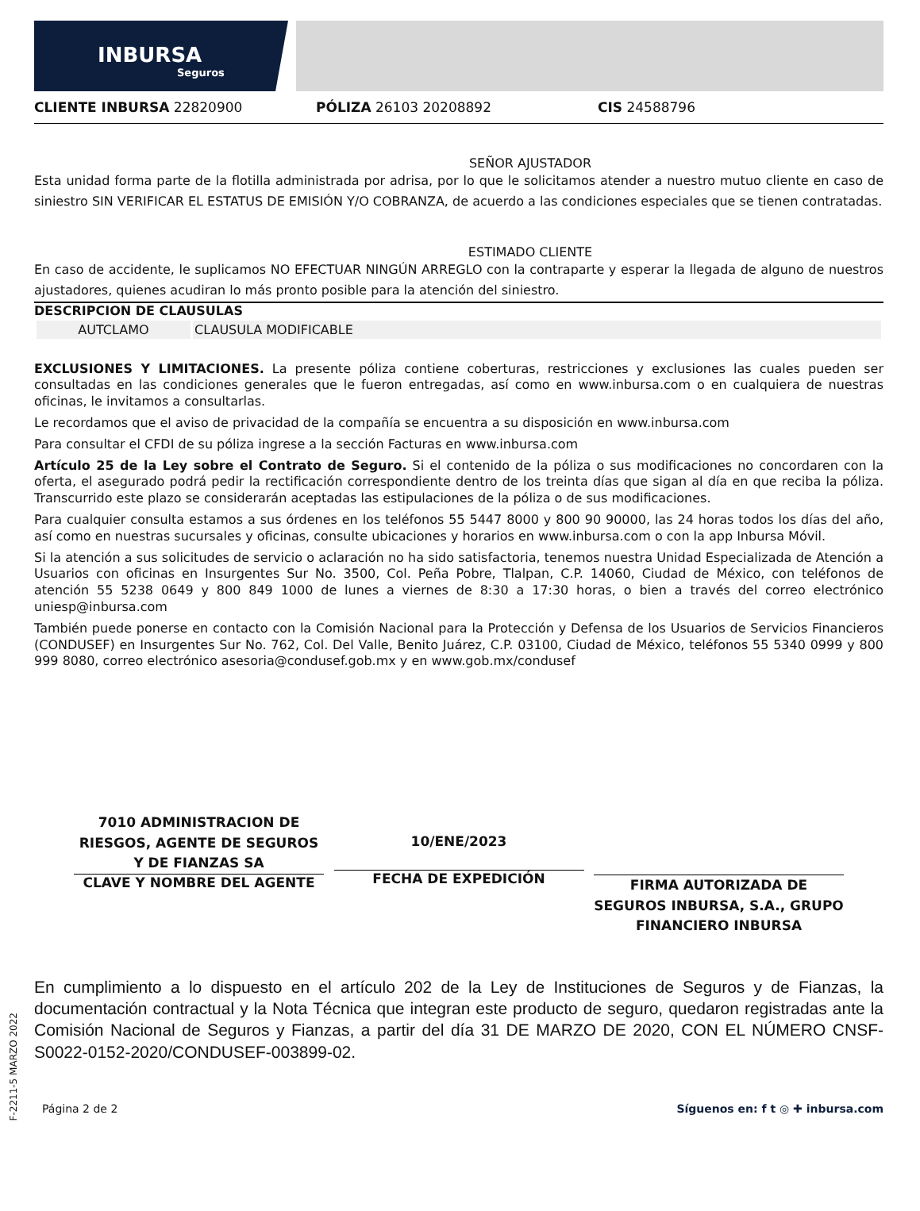INBURSA
Seguros
CLIENTE INBURSA 22820900 PÓLIZA 26103 20208892 CIS 24588796
SEÑOR AJUSTADOR
Esta unidad forma parte de la flotilla administrada por adrisa, por lo que le solicitamos atender a nuestro mutuo cliente en caso de siniestro SIN VERIFICAR EL ESTATUS DE EMISIÓN Y/O COBRANZA, de acuerdo a las condiciones especiales que se tienen contratadas.
ESTIMADO CLIENTE
En caso de accidente, le suplicamos NO EFECTUAR NINGÚN ARREGLO con la contraparte y esperar la llegada de alguno de nuestros ajustadores, quienes acudiran lo más pronto posible para la atención del siniestro.
DESCRIPCION DE CLAUSULAS
| AUTCLAMO | CLAUSULA MODIFICABLE |
EXCLUSIONES Y LIMITACIONES. La presente póliza contiene coberturas, restricciones y exclusiones las cuales pueden ser consultadas en las condiciones generales que le fueron entregadas, así como en www.inbursa.com o en cualquiera de nuestras oficinas, le invitamos a consultarlas.
Le recordamos que el aviso de privacidad de la compañía se encuentra a su disposición en www.inbursa.com
Para consultar el CFDI de su póliza ingrese a la sección Facturas en www.inbursa.com
Artículo 25 de la Ley sobre el Contrato de Seguro. Si el contenido de la póliza o sus modificaciones no concordaren con la oferta, el asegurado podrá pedir la rectificación correspondiente dentro de los treinta días que sigan al día en que reciba la póliza. Transcurrido este plazo se considerarán aceptadas las estipulaciones de la póliza o de sus modificaciones.
Para cualquier consulta estamos a sus órdenes en los teléfonos 55 5447 8000 y 800 90 90000, las 24 horas todos los días del año, así como en nuestras sucursales y oficinas, consulte ubicaciones y horarios en www.inbursa.com o con la app Inbursa Móvil.
Si la atención a sus solicitudes de servicio o aclaración no ha sido satisfactoria, tenemos nuestra Unidad Especializada de Atención a Usuarios con oficinas en Insurgentes Sur No. 3500, Col. Peña Pobre, Tlalpan, C.P. 14060, Ciudad de México, con teléfonos de atención 55 5238 0649 y 800 849 1000 de lunes a viernes de 8:30 a 17:30 horas, o bien a través del correo electrónico uniesp@inbursa.com
También puede ponerse en contacto con la Comisión Nacional para la Protección y Defensa de los Usuarios de Servicios Financieros (CONDUSEF) en Insurgentes Sur No. 762, Col. Del Valle, Benito Juárez, C.P. 03100, Ciudad de México, teléfonos 55 5340 0999 y 800 999 8080, correo electrónico asesoria@condusef.gob.mx y en www.gob.mx/condusef
7010 ADMINISTRACION DE RIESGOS, AGENTE DE SEGUROS Y DE FIANZAS SA
CLAVE Y NOMBRE DEL AGENTE
10/ENE/2023
FECHA DE EXPEDICIÓN
FIRMA AUTORIZADA DE SEGUROS INBURSA, S.A., GRUPO FINANCIERO INBURSA
En cumplimiento a lo dispuesto en el artículo 202 de la Ley de Instituciones de Seguros y de Fianzas, la documentación contractual y la Nota Técnica que integran este producto de seguro, quedaron registradas ante la Comisión Nacional de Seguros y Fianzas, a partir del día 31 DE MARZO DE 2020, CON EL NÚMERO CNSF-S0022-0152-2020/CONDUSEF-003899-02.
Página 2 de 2 Síguenos en: f t ◎ ✚ inbursa.com
F-2211-5 MARZO 2022